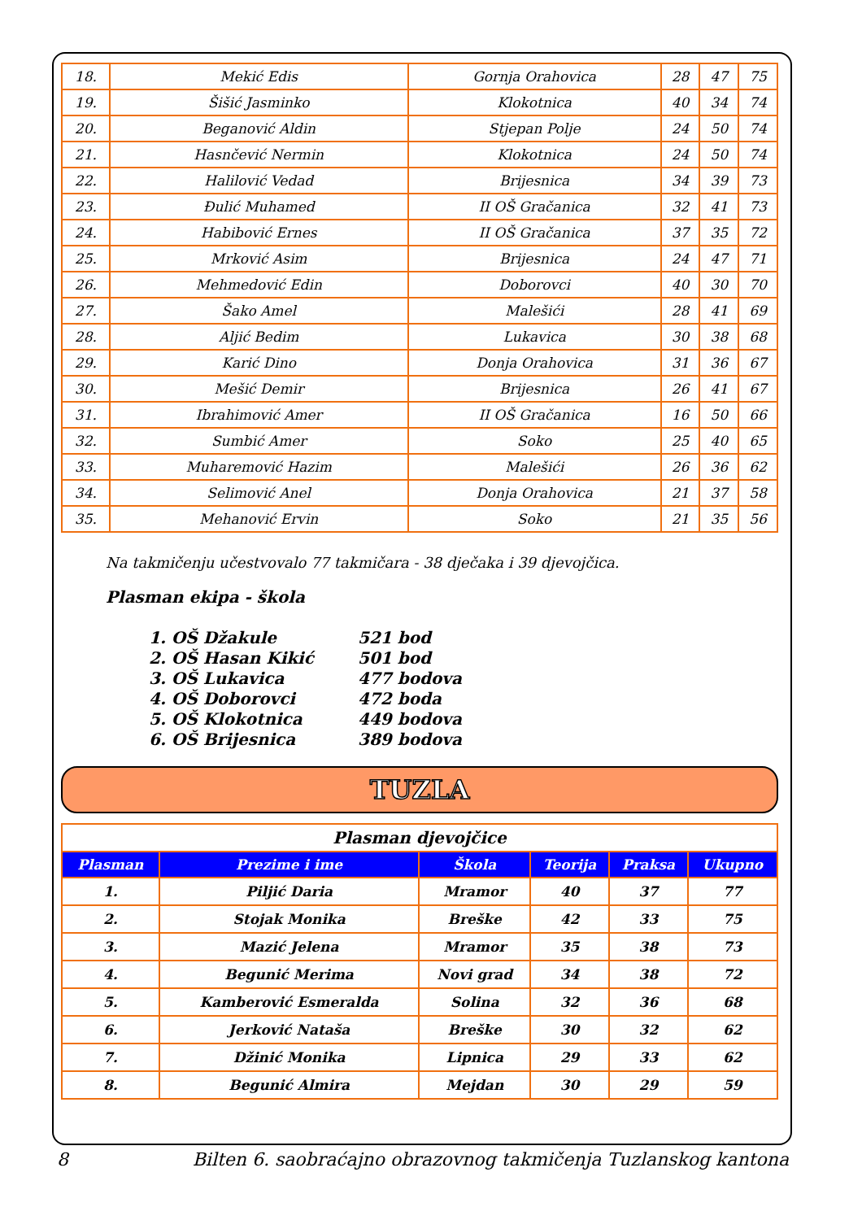| 18. | Mekić Edis | Gornja Orahovica | 28 | 47 | 75 |
| 19. | Šišić Jasminko | Klokotnica | 40 | 34 | 74 |
| 20. | Beganović Aldin | Stjepan Polje | 24 | 50 | 74 |
| 21. | Hasnčević Nermin | Klokotnica | 24 | 50 | 74 |
| 22. | Halilović Vedad | Brijesnica | 34 | 39 | 73 |
| 23. | Đulić Muhamed | II OŠ Gračanica | 32 | 41 | 73 |
| 24. | Habibović Ernes | II OŠ Gračanica | 37 | 35 | 72 |
| 25. | Mrković Asim | Brijesnica | 24 | 47 | 71 |
| 26. | Mehmedović Edin | Doborovci | 40 | 30 | 70 |
| 27. | Šako Amel | Malešići | 28 | 41 | 69 |
| 28. | Aljić Bedim | Lukavica | 30 | 38 | 68 |
| 29. | Karić Dino | Donja Orahovica | 31 | 36 | 67 |
| 30. | Mešić Demir | Brijesnica | 26 | 41 | 67 |
| 31. | Ibrahimović Amer | II OŠ Gračanica | 16 | 50 | 66 |
| 32. | Sumbić Amer | Soko | 25 | 40 | 65 |
| 33. | Muharemović Hazim | Malešići | 26 | 36 | 62 |
| 34. | Selimović Anel | Donja Orahovica | 21 | 37 | 58 |
| 35. | Mehanović Ervin | Soko | 21 | 35 | 56 |
Na takmičenju učestvovalo 77 takmičara - 38 dječaka i 39 djevojčica.
Plasman ekipa - škola
1. OŠ Džakule 521 bod
2. OŠ Hasan Kikić 501 bod
3. OŠ Lukavica 477 bodova
4. OŠ Doborovci 472 boda
5. OŠ Klokotnica 449 bodova
6. OŠ Brijesnica 389 bodova
TUZLA
| Plasman djevojčice | | | | | |
| Plasman | Prezime i ime | Škola | Teorija | Praksa | Ukupno |
| 1. | Piljić Daria | Mramor | 40 | 37 | 77 |
| 2. | Stojak Monika | Breške | 42 | 33 | 75 |
| 3. | Mazić Jelena | Mramor | 35 | 38 | 73 |
| 4. | Begunić Merima | Novi grad | 34 | 38 | 72 |
| 5. | Kamberović Esmeralda | Solina | 32 | 36 | 68 |
| 6. | Jerković Nataša | Breške | 30 | 32 | 62 |
| 7. | Džinić Monika | Lipnica | 29 | 33 | 62 |
| 8. | Begunić Almira | Mejdan | 30 | 29 | 59 |
8 Bilten 6. saobraćajno obrazovnog takmičenja Tuzlanskog kantona